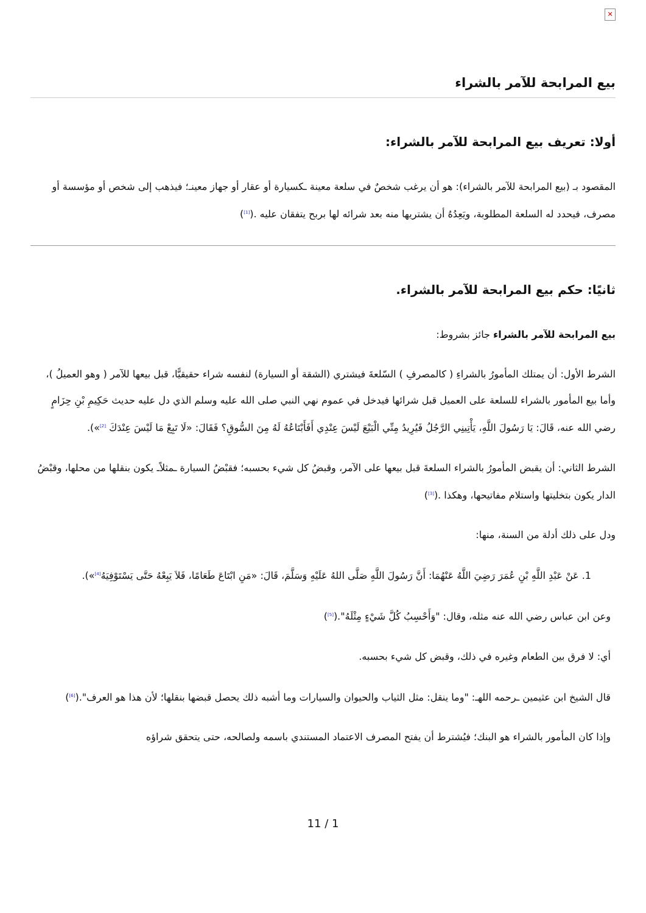✕
بيع المرابحة للآمر بالشراء
أولا: تعريف بيع المرابحة للآمر بالشراء:
المقصود بـ (بيع المرابحة للآمر بالشراء): هو أن يرغب شخصٌ في سلعة معينة ـكسيارة أو عقار أو جهاز معينـ؛ فيذهب إلى شخص أو مؤسسة أو مصرف، فيحدد له السلعة المطلوبة، ويَعِدُهُ أن يشتريها منه بعد شرائه لها بربح يتفقان عليه .(<sup>[1]</sup>)
ثانيًا: حكم بيع المرابحة للآمر بالشراء.
بيع المرابحة للآمر بالشراء جائز بشروط:
الشرط الأول: أن يمتلك المأمورُ بالشراءِ ( كالمصرفِ ) السّلعةَ فيشتري (الشقة أو السيارة) لنفسه شراء حقيقيًّا، قبل بيعها للآمر ( وهو العميلُ )، وأما بيع المأمور بالشراء للسلعة على العميل قبل شرائها فيدخل في عموم نهي النبي صلى الله عليه وسلم الذي دل عليه حديث حَكِيمِ بْنِ حِزَامٍ رضي الله عنه، قَالَ: يَا رَسُولَ اللَّهِ، يَأْتِينِي الرَّجُلُ فَيُرِيدُ مِنِّي الْبَيْعَ لَيْسَ عِنْدِي أَفَأَبْتَاعُهُ لَهُ مِنَ السُّوقِ؟ فَقَالَ: «لَا تَبِعْ مَا لَيْسَ عِنْدَكَ <sup>[2]</sup>»).
الشرط الثاني: أن يقبض المأمورُ بالشراء السلعةَ قبل بيعها على الآمر، وقبضُ كل شيء بحسبه؛ فقبْضُ السيارة ـمثلاًـ يكون بنقلها من محلها، وقبْضُ الدار يكون بتخليتها واستلام مفاتيحها، وهكذا .(<sup>[3]</sup>)
ودل على ذلك أدلة من السنة، منها:
1. عَنْ عَبْدِ اللَّهِ بْنِ عُمَرَ رَضِيَ اللَّهُ عَنْهُمَا: أَنَّ رَسُولَ اللَّهِ صَلَّى اللهُ عَلَيْهِ وَسَلَّمَ، قَالَ: «مَنِ ابْتَاعَ طَعَامًا، فَلاَ يَبِعْهُ حَتَّى يَسْتَوْفِيَهُ<sup>[4]</sup>»).
وعن ابن عباس رضي الله عنه مثله، وقال: "وَأَحْسِبُ كُلَّ شَيْءٍ مِثْلَهُ".(<sup>[5]</sup>)
أي: لا فرق بين الطعام وغيره في ذلك، وقبض كل شيء بحسبه.
قال الشيخ ابن عثيمين ـرحمه اللهـ: "وما ينقل: مثل الثياب والحيوان والسيارات وما أشبه ذلك يحصل قبضها بنقلها؛ لأن هذا هو العرف".(<sup>[6]</sup>)
وإذا كان المأمور بالشراء هو البنك؛ فيُشترط أن يفتح المصرف الاعتماد المستندي باسمه ولصالحه، حتى يتحقق شراؤه
11 / 1